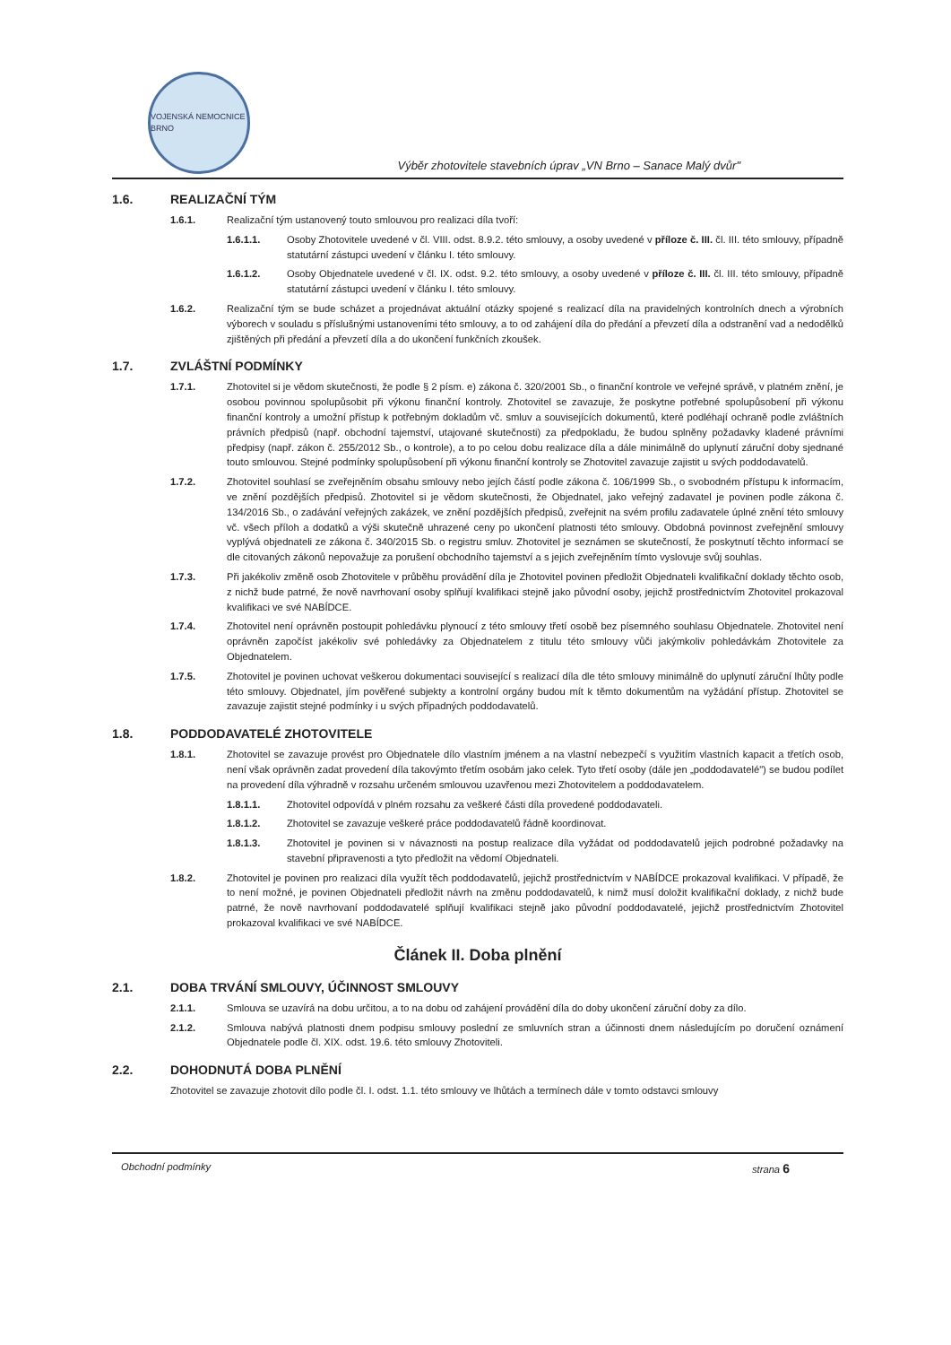VOJENSKÁ NEMOCNICE BRNO
Výběr zhotovitele stavebních úprav „VN Brno – Sanace Malý dvůr"
1.6. REALIZAČNÍ TÝM
1.6.1. Realizační tým ustanovený touto smlouvou pro realizaci díla tvoří:
1.6.1.1. Osoby Zhotovitele uvedené v čl. VIII. odst. 8.9.2. této smlouvy, a osoby uvedené v příloze č. III. čl. III. této smlouvy, případně statutární zástupci uvedení v článku I. této smlouvy.
1.6.1.2. Osoby Objednatele uvedené v čl. IX. odst. 9.2. této smlouvy, a osoby uvedené v příloze č. III. čl. III. této smlouvy, případně statutární zástupci uvedení v článku I. této smlouvy.
1.6.2. Realizační tým se bude scházet a projednávat aktuální otázky spojené s realizací díla na pravidelných kontrolních dnech a výrobních výborech v souladu s příslušnými ustanoveními této smlouvy, a to od zahájení díla do předání a převzetí díla a odstranění vad a nedodělků zjištěných při předání a převzetí díla a do ukončení funkčních zkoušek.
1.7. ZVLÁŠTNÍ PODMÍNKY
1.7.1. Zhotovitel si je vědom skutečnosti, že podle § 2 písm. e) zákona č. 320/2001 Sb., o finanční kontrole ve veřejné správě, v platném znění, je osobou povinnou spolupůsobit při výkonu finanční kontroly. Zhotovitel se zavazuje, že poskytne potřebné spolupůsobení při výkonu finanční kontroly a umožní přístup k potřebným dokladům vč. smluv a souvisejících dokumentů, které podléhají ochraně podle zvláštních právních předpisů (např. obchodní tajemství, utajované skutečnosti) za předpokladu, že budou splněny požadavky kladené právními předpisy (např. zákon č. 255/2012 Sb., o kontrole), a to po celou dobu realizace díla a dále minimálně do uplynutí záruční doby sjednané touto smlouvou. Stejné podmínky spolupůsobení při výkonu finanční kontroly se Zhotovitel zavazuje zajistit u svých poddodavatelů.
1.7.2. Zhotovitel souhlasí se zveřejněním obsahu smlouvy nebo jejích částí podle zákona č. 106/1999 Sb., o svobodném přístupu k informacím, ve znění pozdějších předpisů. Zhotovitel si je vědom skutečnosti, že Objednatel, jako veřejný zadavatel je povinen podle zákona č. 134/2016 Sb., o zadávání veřejných zakázek, ve znění pozdějších předpisů, zveřejnit na svém profilu zadavatele úplné znění této smlouvy vč. všech příloh a dodatků a výši skutečně uhrazené ceny po ukončení platnosti této smlouvy. Obdobná povinnost zveřejnění smlouvy vyplývá objednateli ze zákona č. 340/2015 Sb. o registru smluv. Zhotovitel je seznámen se skutečností, že poskytnutí těchto informací se dle citovaných zákonů nepovažuje za porušení obchodního tajemství a s jejich zveřejněním tímto vyslovuje svůj souhlas.
1.7.3. Při jakékoliv změně osob Zhotovitele v průběhu provádění díla je Zhotovitel povinen předložit Objednateli kvalifikační doklady těchto osob, z nichž bude patrné, že nově navrhovaní osoby splňují kvalifikaci stejně jako původní osoby, jejichž prostřednictvím Zhotovitel prokazoval kvalifikaci ve své NABÍDCE.
1.7.4. Zhotovitel není oprávněn postoupit pohledávku plynoucí z této smlouvy třetí osobě bez písemného souhlasu Objednatele. Zhotovitel není oprávněn započíst jakékoliv své pohledávky za Objednatelem z titulu této smlouvy vůči jakýmkoliv pohledávkám Zhotovitele za Objednatelem.
1.7.5. Zhotovitel je povinen uchovat veškerou dokumentaci související s realizací díla dle této smlouvy minimálně do uplynutí záruční lhůty podle této smlouvy. Objednatel, jím pověřené subjekty a kontrolní orgány budou mít k těmto dokumentům na vyžádání přístup. Zhotovitel se zavazuje zajistit stejné podmínky i u svých případných poddodavatelů.
1.8. PODDODAVATELÉ ZHOTOVITELE
1.8.1. Zhotovitel se zavazuje provést pro Objednatele dílo vlastním jménem a na vlastní nebezpečí s využitím vlastních kapacit a třetích osob, není však oprávněn zadat provedení díla takovýmto třetím osobám jako celek. Tyto třetí osoby (dále jen „poddodavatelé") se budou podílet na provedení díla výhradně v rozsahu určeném smlouvou uzavřenou mezi Zhotovitelem a poddodavatelem.
1.8.1.1. Zhotovitel odpovídá v plném rozsahu za veškeré části díla provedené poddodavateli.
1.8.1.2. Zhotovitel se zavazuje veškeré práce poddodavatelů řádně koordinovat.
1.8.1.3. Zhotovitel je povinen si v návaznosti na postup realizace díla vyžádat od poddodavatelů jejich podrobné požadavky na stavební připravenosti a tyto předložit na vědomí Objednateli.
1.8.2. Zhotovitel je povinen pro realizaci díla využít těch poddodavatelů, jejichž prostřednictvím v NABÍDCE prokazoval kvalifikaci. V případě, že to není možné, je povinen Objednateli předložit návrh na změnu poddodavatelů, k nimž musí doložit kvalifikační doklady, z nichž bude patrné, že nově navrhovaní poddodavatelé splňují kvalifikaci stejně jako původní poddodavatelé, jejichž prostřednictvím Zhotovitel prokazoval kvalifikaci ve své NABÍDCE.
Článek II. Doba plnění
2.1. DOBA TRVÁNÍ SMLOUVY, ÚČINNOST SMLOUVY
2.1.1. Smlouva se uzavírá na dobu určitou, a to na dobu od zahájení provádění díla do doby ukončení záruční doby za dílo.
2.1.2. Smlouva nabývá platnosti dnem podpisu smlouvy poslední ze smluvních stran a účinnosti dnem následujícím po doručení oznámení Objednatele podle čl. XIX. odst. 19.6. této smlouvy Zhotoviteli.
2.2. DOHODNUTÁ DOBA PLNĚNÍ
Zhotovitel se zavazuje zhotovit dílo podle čl. I. odst. 1.1. této smlouvy ve lhůtách a termínech dále v tomto odstavci smlouvy
Obchodní podmínky strana 6